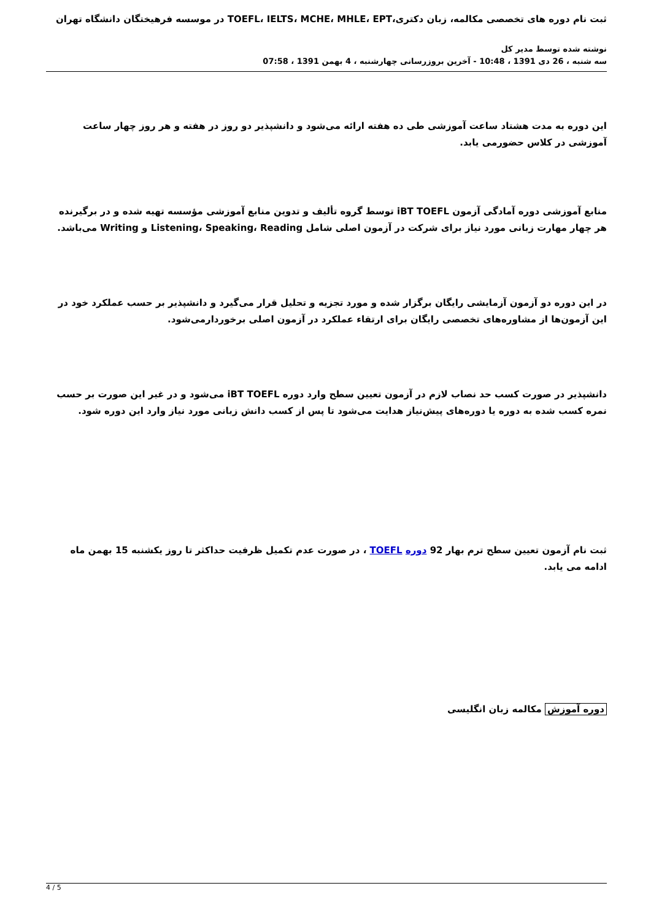ثبت نام دوره های تخصصی مکالمه، زبان دکتری،TOEFL، IELTS، MCHE، MHLE، EPT در موسسه فرهیختگان دانشگاه تهران
نوشته شده توسط مدیر کل
سه شنبه ، 26 دی 1391 ، 10:48 - آخرین بروزرسانی چهارشنبه ، 4 بهمن 1391 ، 07:58
این دوره به مدت هشتاد ساعت آموزشی طی ده هفته ارائه می‌شود و دانشپذیر دو روز در هفته و هر روز چهار ساعت آموزشی در کلاس حضورمی یابد.
منابع آموزشی دوره آمادگی آزمون iBT TOEFL توسط گروه تألیف و تدوین منابع آموزشی مؤسسه تهیه شده و در برگیرنده هر چهار مهارت زبانی مورد نیاز برای شرکت در آزمون اصلی شامل Listening، Speaking، Reading و Writing می‌باشد.
در این دوره دو آزمون آزمایشی رایگان برگزار شده و مورد تجزیه و تحلیل قرار می‌گیرد و دانشپذیر بر حسب عملکرد خود در این آزمون‌ها از مشاوره‌های تخصصی رایگان برای ارتقاء عملکرد در آزمون اصلی برخوردارمی‌شود.
دانشپذیر در صورت کسب حد نصاب لازم در آزمون تعیین سطح وارد دوره iBT TOEFL می‌شود و در غیر این صورت بر حسب نمره کسب شده به دوره یا دوره‌های پیش‌نیاز هدایت می‌شود تا پس از کسب دانش زبانی مورد نیاز وارد این دوره شود.
ثبت نام آزمون تعیین سطح ترم بهار 92 دوره TOEFL ، در صورت عدم تکمیل ظرفیت حداکثر تا روز یکشنبه 15 بهمن ماه
ادامه می یابد.
دوره آموزش مکالمه زبان انگلیسی
4 / 5